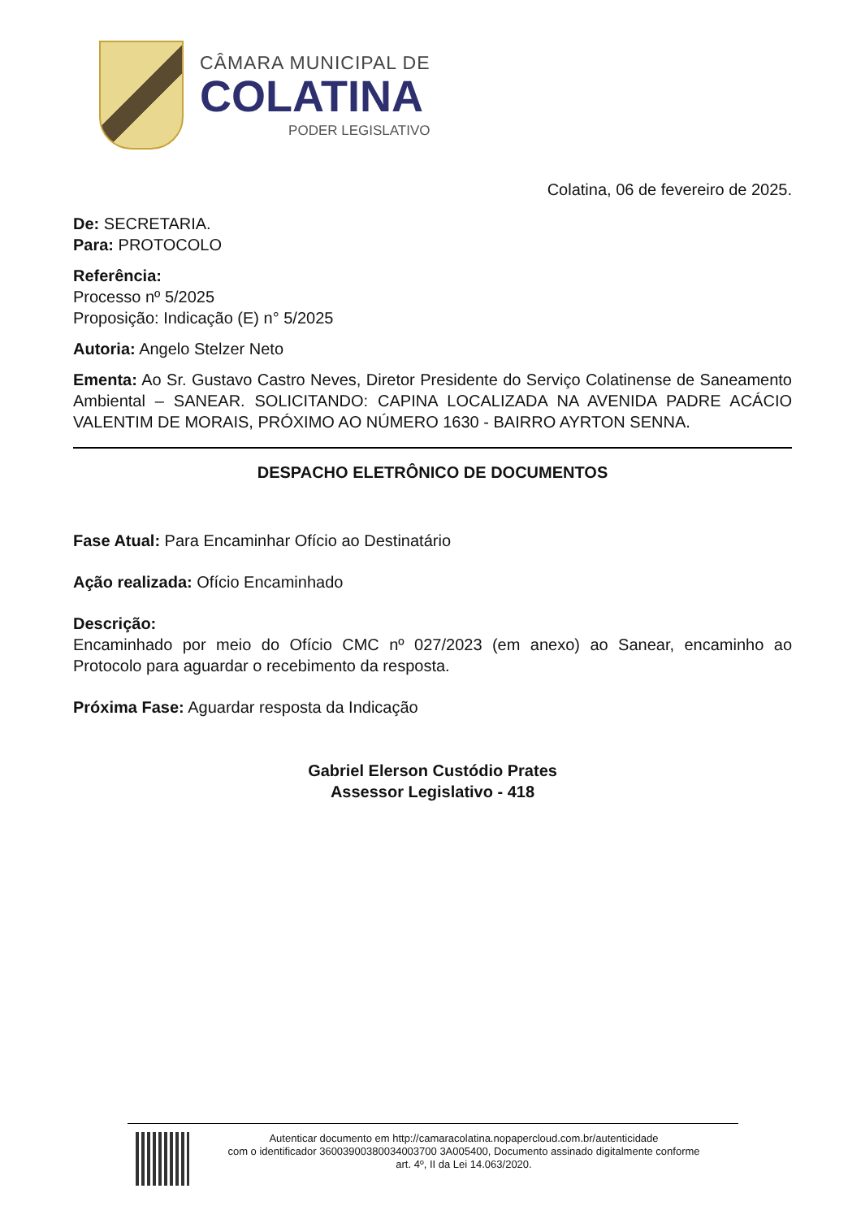CÂMARA MUNICIPAL DE
COLATINA
PODER LEGISLATIVO
Colatina, 06 de fevereiro de 2025.
De: SECRETARIA.
Para: PROTOCOLO
Referência:
Processo nº 5/2025
Proposição: Indicação (E) n° 5/2025
Autoria: Angelo Stelzer Neto
Ementa: Ao Sr. Gustavo Castro Neves, Diretor Presidente do Serviço Colatinense de Saneamento Ambiental – SANEAR. SOLICITANDO: CAPINA LOCALIZADA NA AVENIDA PADRE ACÁCIO VALENTIM DE MORAIS, PRÓXIMO AO NÚMERO 1630 - BAIRRO AYRTON SENNA.
DESPACHO ELETRÔNICO DE DOCUMENTOS
Fase Atual: Para Encaminhar Ofício ao Destinatário
Ação realizada: Ofício Encaminhado
Descrição:
Encaminhado por meio do Ofício CMC nº 027/2023 (em anexo) ao Sanear, encaminho ao Protocolo para aguardar o recebimento da resposta.
Próxima Fase: Aguardar resposta da Indicação
Gabriel Elerson Custódio Prates
Assessor Legislativo - 418
Autenticar documento em http://camaracolatina.nopapercloud.com.br/autenticidade
com o identificador 36003900380034003700 3A005400, Documento assinado digitalmente conforme
art. 4º, II da Lei 14.063/2020.